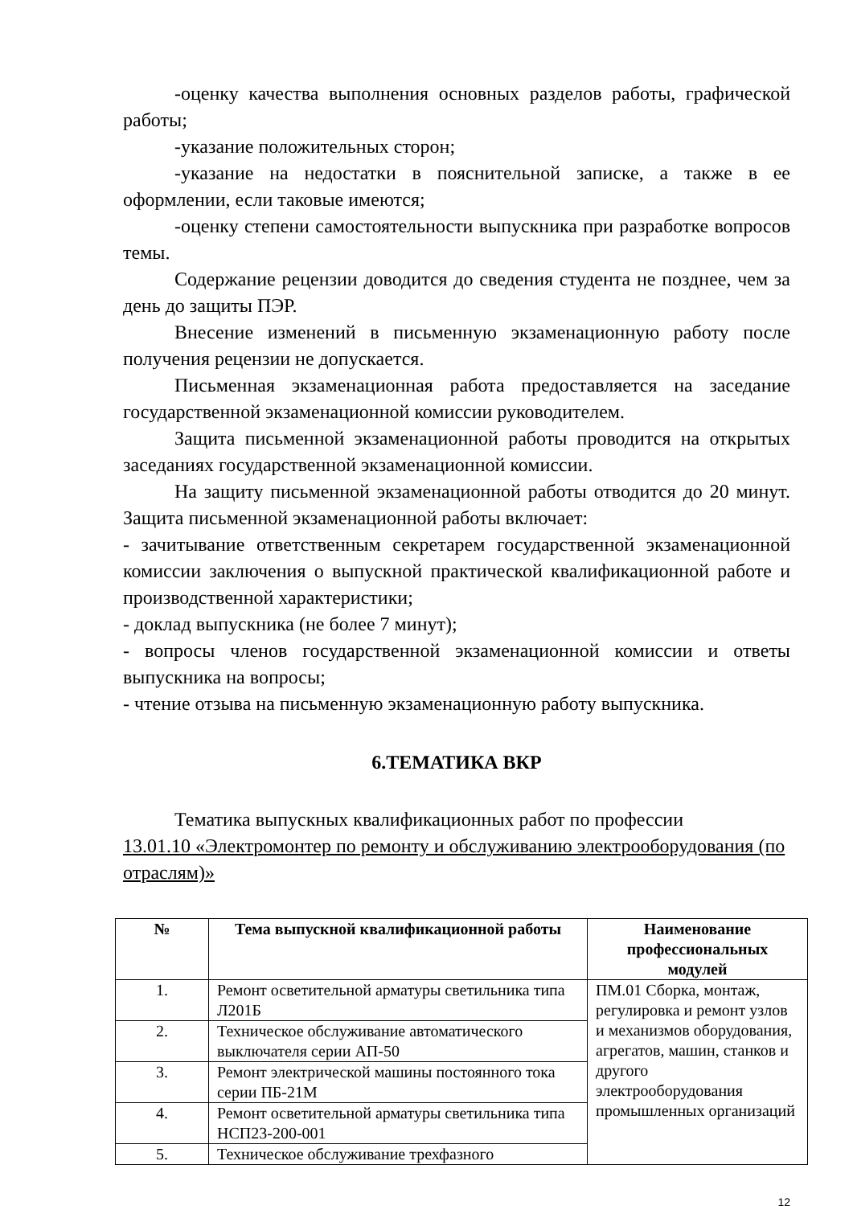-оценку качества выполнения основных разделов работы, графической работы;
-указание положительных сторон;
-указание на недостатки в пояснительной записке, а также в ее оформлении, если таковые имеются;
-оценку степени самостоятельности выпускника при разработке вопросов темы.
Содержание рецензии доводится до сведения студента не позднее, чем за день до защиты ПЭР.
Внесение изменений в письменную экзаменационную работу после получения рецензии не допускается.
Письменная экзаменационная работа предоставляется на заседание государственной экзаменационной комиссии руководителем.
Защита письменной экзаменационной работы проводится на открытых заседаниях государственной экзаменационной комиссии.
На защиту письменной экзаменационной работы отводится до 20 минут. Защита письменной экзаменационной работы включает:
- зачитывание ответственным секретарем государственной экзаменационной комиссии заключения о выпускной практической квалификационной работе и производственной характеристики;
- доклад выпускника (не более 7 минут);
- вопросы членов государственной экзаменационной комиссии и ответы выпускника на вопросы;
- чтение отзыва на письменную экзаменационную работу выпускника.
6.ТЕМАТИКА ВКР
Тематика выпускных квалификационных работ по профессии
13.01.10 «Электромонтер по ремонту и обслуживанию электрооборудования (по отраслям)»
| № | Тема выпускной квалификационной работы | Наименование профессиональных модулей |
| --- | --- | --- |
| 1. | Ремонт осветительной арматуры светильника типа Л201Б | ПМ.01 Сборка, монтаж, регулировка и ремонт узлов и механизмов оборудования, агрегатов, машин, станков и другого электрооборудования промышленных организаций |
| 2. | Техническое обслуживание автоматического выключателя серии АП-50 | |
| 3. | Ремонт электрической машины постоянного тока серии ПБ-21М | |
| 4. | Ремонт осветительной арматуры светильника типа НСП23-200-001 | |
| 5. | Техническое обслуживание трехфазного | |
12